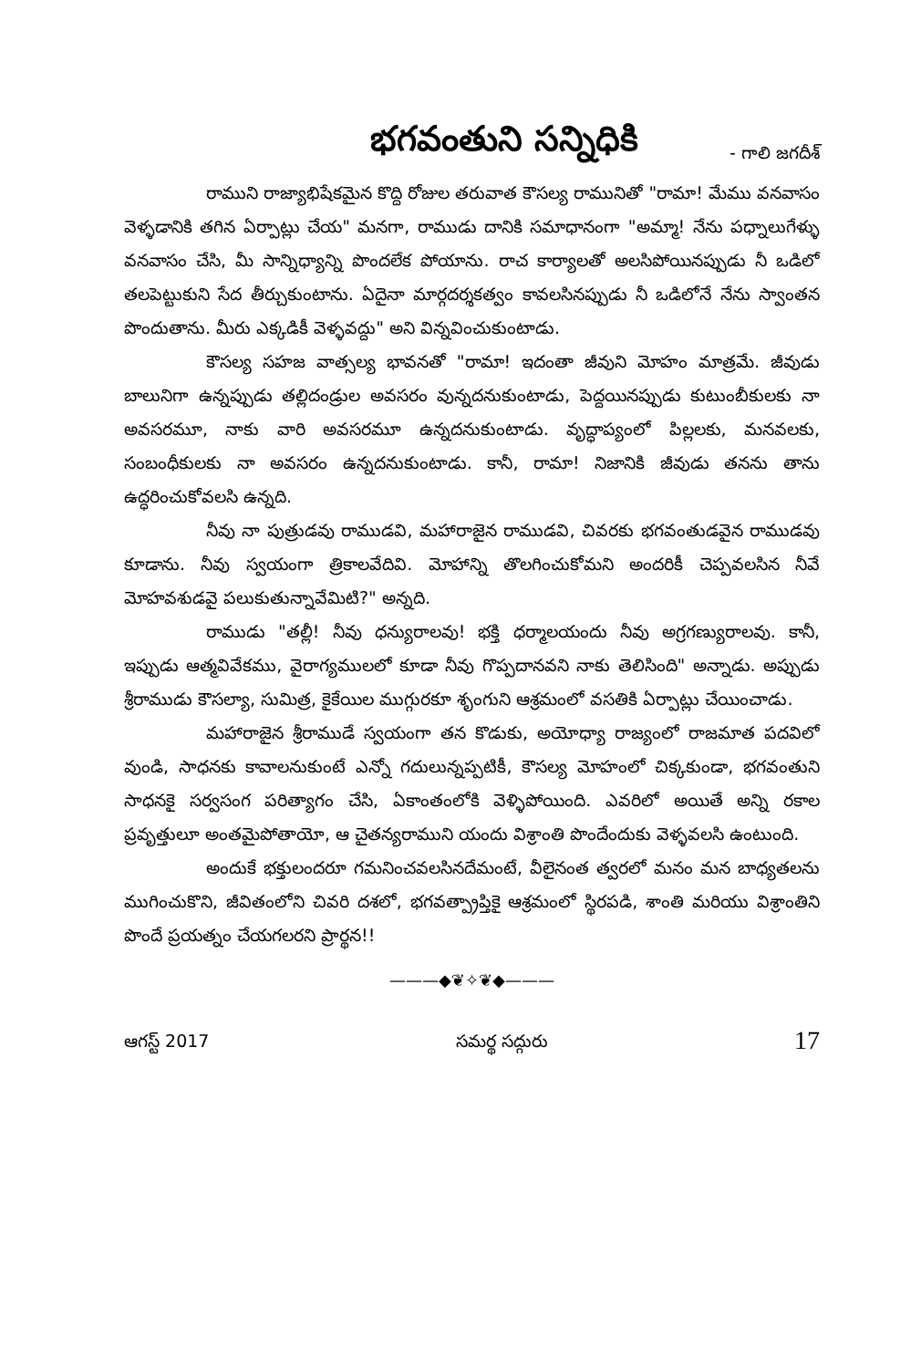భగవంతుని సన్నిధికి - గాలి జగదీశ్
రాముని రాజ్యాభిషేకమైన కొద్ది రోజుల తరువాత కౌసల్య రామునితో "రామా! మేము వనవాసం వెళ్ళడానికి తగిన ఏర్పాట్లు చేయ" మనగా, రాముడు దానికి సమాధానంగా "అమ్మా! నేను పధ్నాలుగేళ్ళు వనవాసం చేసి, మీ సాన్నిధ్యాన్ని పొందలేక పోయాను. రాచ కార్యాలతో అలసిపోయినప్పుడు నీ ఒడిలో తలపెట్టుకుని సేద తీర్చుకుంటాను. ఏదైనా మార్గదర్శకత్వం కావలసినప్పుడు నీ ఒడిలోనే నేను స్వాంతన పొందుతాను. మీరు ఎక్కడికీ వెళ్ళవద్దు" అని విన్నవించుకుంటాడు.
కౌసల్య సహజ వాత్సల్య భావనతో "రామా! ఇదంతా జీవుని మోహం మాత్రమే. జీవుడు బాలునిగా ఉన్నప్పుడు తల్లిదండ్రుల అవసరం వున్నదనుకుంటాడు, పెద్దయినప్పుడు కుటుంబీకులకు నా అవసరమూ, నాకు వారి అవసరమూ ఉన్నదనుకుంటాడు. వృద్ధాప్యంలో పిల్లలకు, మనవలకు, సంబంధీకులకు నా అవసరం ఉన్నదనుకుంటాడు. కానీ, రామా! నిజానికి జీవుడు తనను తాను ఉద్ధరించుకోవలసి ఉన్నది.
నీవు నా పుత్రుడవు రాముడవి, మహారాజైన రాముడవి, చివరకు భగవంతుడవైన రాముడవు కూడాను. నీవు స్వయంగా త్రికాలవేదివి. మోహాన్ని తొలగించుకోమని అందరికీ చెప్పవలసిన నీవే మోహవశుడవై పలుకుతున్నావేమిటి?" అన్నది.
రాముడు "తల్లీ! నీవు ధన్యురాలవు! భక్తి ధర్మాలయందు నీవు అగ్రగణ్యురాలవు. కానీ, ఇప్పుడు ఆత్మవివేకము, వైరాగ్యములలో కూడా నీవు గొప్పదానవని నాకు తెలిసింది" అన్నాడు. అప్పుడు శ్రీరాముడు కౌసల్యా, సుమిత్ర, కైకేయిల ముగ్గురకూ శృంగుని ఆశ్రమంలో వసతికి ఏర్పాట్లు చేయించాడు.
మహారాజైన శ్రీరాముడే స్వయంగా తన కొడుకు, అయోధ్యా రాజ్యంలో రాజమాత పదవిలో వుండి, సాధనకు కావాలనుకుంటే ఎన్నో గదులున్నప్పటికీ, కౌసల్య మోహంలో చిక్కకుండా, భగవంతుని సాధనకై సర్వసంగ పరిత్యాగం చేసి, ఏకాంతంలోకి వెళ్ళిపోయింది. ఎవరిలో అయితే అన్ని రకాల ప్రవృత్తులూ అంతమైపోతాయో, ఆ చైతన్యరాముని యందు విశ్రాంతి పొందేందుకు వెళ్ళవలసి ఉంటుంది.
అందుకే భక్తులందరూ గమనించవలసినదేమంటే, వీలైనంత త్వరలో మనం మన బాధ్యతలను ముగించుకొని, జీవితంలోని చివరి దశలో, భగవత్ప్రాప్తికై ఆశ్రమంలో స్థిరపడి, శాంతి మరియు విశ్రాంతిని పొందే ప్రయత్నం చేయగలరని ప్రార్థన!!
———◆❦✧❦◆———
ఆగస్ట్ 2017 సమర్థ సద్గురు 17